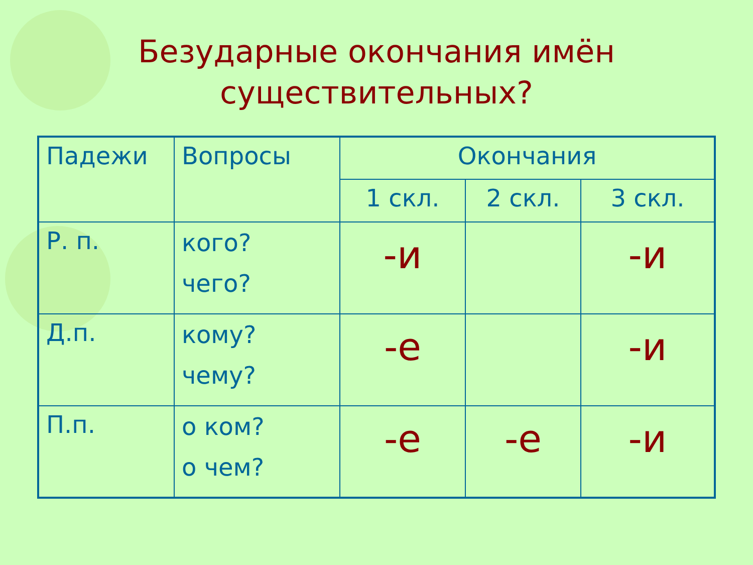Безударные окончания имён
существительных?
| Падежи | Вопросы | Окончания | | |
| --- | --- | --- | --- | --- |
| | | 1 скл. | 2 скл. | 3 скл. |
| Р. п. | кого? чего? | -и | | -и |
| Д.п. | кому? чему? | -е | | -и |
| П.п. | о ком? о чем? | -е | -е | -и |